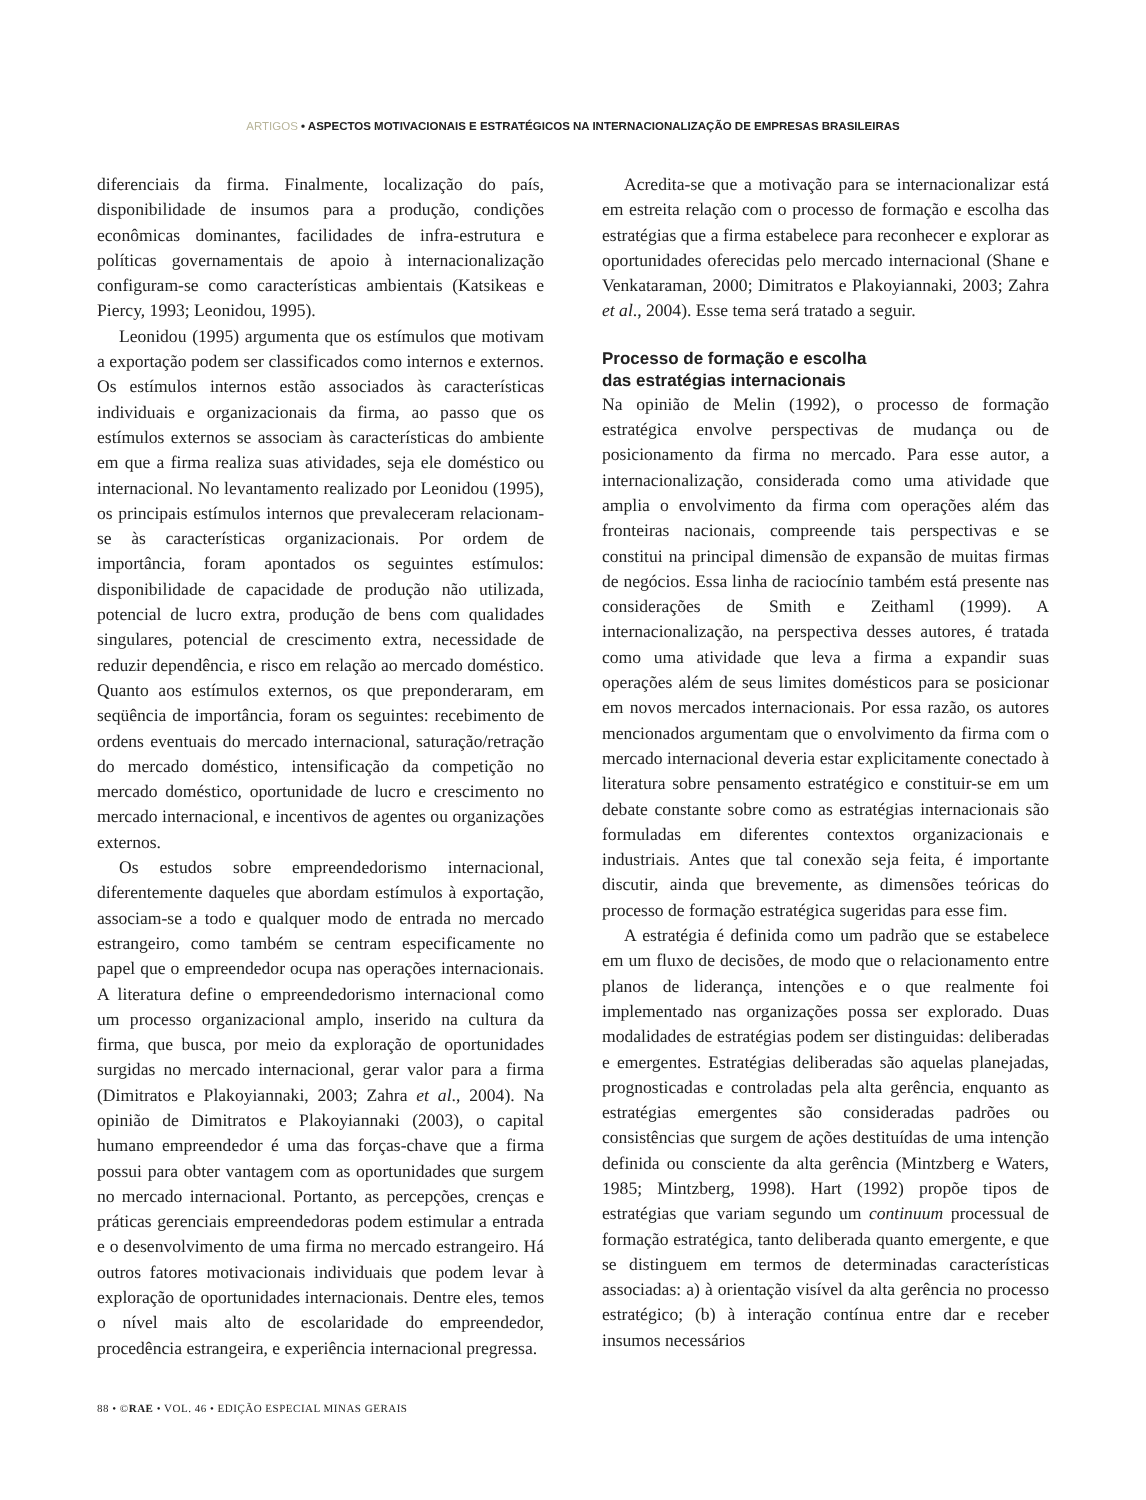ARTIGOS • ASPECTOS MOTIVACIONAIS E ESTRATÉGICOS NA INTERNACIONALIZAÇÃO DE EMPRESAS BRASILEIRAS
diferenciais da firma. Finalmente, localização do país, disponibilidade de insumos para a produção, condições econômicas dominantes, facilidades de infra-estrutura e políticas governamentais de apoio à internacionalização configuram-se como características ambientais (Katsikeas e Piercy, 1993; Leonidou, 1995).
Leonidou (1995) argumenta que os estímulos que motivam a exportação podem ser classificados como internos e externos. Os estímulos internos estão associados às características individuais e organizacionais da firma, ao passo que os estímulos externos se associam às características do ambiente em que a firma realiza suas atividades, seja ele doméstico ou internacional. No levantamento realizado por Leonidou (1995), os principais estímulos internos que prevaleceram relacionam-se às características organizacionais. Por ordem de importância, foram apontados os seguintes estímulos: disponibilidade de capacidade de produção não utilizada, potencial de lucro extra, produção de bens com qualidades singulares, potencial de crescimento extra, necessidade de reduzir dependência, e risco em relação ao mercado doméstico. Quanto aos estímulos externos, os que preponderaram, em seqüência de importância, foram os seguintes: recebimento de ordens eventuais do mercado internacional, saturação/retração do mercado doméstico, intensificação da competição no mercado doméstico, oportunidade de lucro e crescimento no mercado internacional, e incentivos de agentes ou organizações externos.
Os estudos sobre empreendedorismo internacional, diferentemente daqueles que abordam estímulos à exportação, associam-se a todo e qualquer modo de entrada no mercado estrangeiro, como também se centram especificamente no papel que o empreendedor ocupa nas operações internacionais. A literatura define o empreendedorismo internacional como um processo organizacional amplo, inserido na cultura da firma, que busca, por meio da exploração de oportunidades surgidas no mercado internacional, gerar valor para a firma (Dimitratos e Plakoyiannaki, 2003; Zahra et al., 2004). Na opinião de Dimitratos e Plakoyiannaki (2003), o capital humano empreendedor é uma das forças-chave que a firma possui para obter vantagem com as oportunidades que surgem no mercado internacional. Portanto, as percepções, crenças e práticas gerenciais empreendedoras podem estimular a entrada e o desenvolvimento de uma firma no mercado estrangeiro. Há outros fatores motivacionais individuais que podem levar à exploração de oportunidades internacionais. Dentre eles, temos o nível mais alto de escolaridade do empreendedor, procedência estrangeira, e experiência internacional pregressa.
Acredita-se que a motivação para se internacionalizar está em estreita relação com o processo de formação e escolha das estratégias que a firma estabelece para reconhecer e explorar as oportunidades oferecidas pelo mercado internacional (Shane e Venkataraman, 2000; Dimitratos e Plakoyiannaki, 2003; Zahra et al., 2004). Esse tema será tratado a seguir.
Processo de formação e escolha
das estratégias internacionais
Na opinião de Melin (1992), o processo de formação estratégica envolve perspectivas de mudança ou de posicionamento da firma no mercado. Para esse autor, a internacionalização, considerada como uma atividade que amplia o envolvimento da firma com operações além das fronteiras nacionais, compreende tais perspectivas e se constitui na principal dimensão de expansão de muitas firmas de negócios. Essa linha de raciocínio também está presente nas considerações de Smith e Zeithaml (1999). A internacionalização, na perspectiva desses autores, é tratada como uma atividade que leva a firma a expandir suas operações além de seus limites domésticos para se posicionar em novos mercados internacionais. Por essa razão, os autores mencionados argumentam que o envolvimento da firma com o mercado internacional deveria estar explicitamente conectado à literatura sobre pensamento estratégico e constituir-se em um debate constante sobre como as estratégias internacionais são formuladas em diferentes contextos organizacionais e industriais. Antes que tal conexão seja feita, é importante discutir, ainda que brevemente, as dimensões teóricas do processo de formação estratégica sugeridas para esse fim.
A estratégia é definida como um padrão que se estabelece em um fluxo de decisões, de modo que o relacionamento entre planos de liderança, intenções e o que realmente foi implementado nas organizações possa ser explorado. Duas modalidades de estratégias podem ser distinguidas: deliberadas e emergentes. Estratégias deliberadas são aquelas planejadas, prognosticadas e controladas pela alta gerência, enquanto as estratégias emergentes são consideradas padrões ou consistências que surgem de ações destituídas de uma intenção definida ou consciente da alta gerência (Mintzberg e Waters, 1985; Mintzberg, 1998). Hart (1992) propõe tipos de estratégias que variam segundo um continuum processual de formação estratégica, tanto deliberada quanto emergente, e que se distinguem em termos de determinadas características associadas: a) à orientação visível da alta gerência no processo estratégico; (b) à interação contínua entre dar e receber insumos necessários
88 • ©RAE • VOL. 46 • EDIÇÃO ESPECIAL MINAS GERAIS